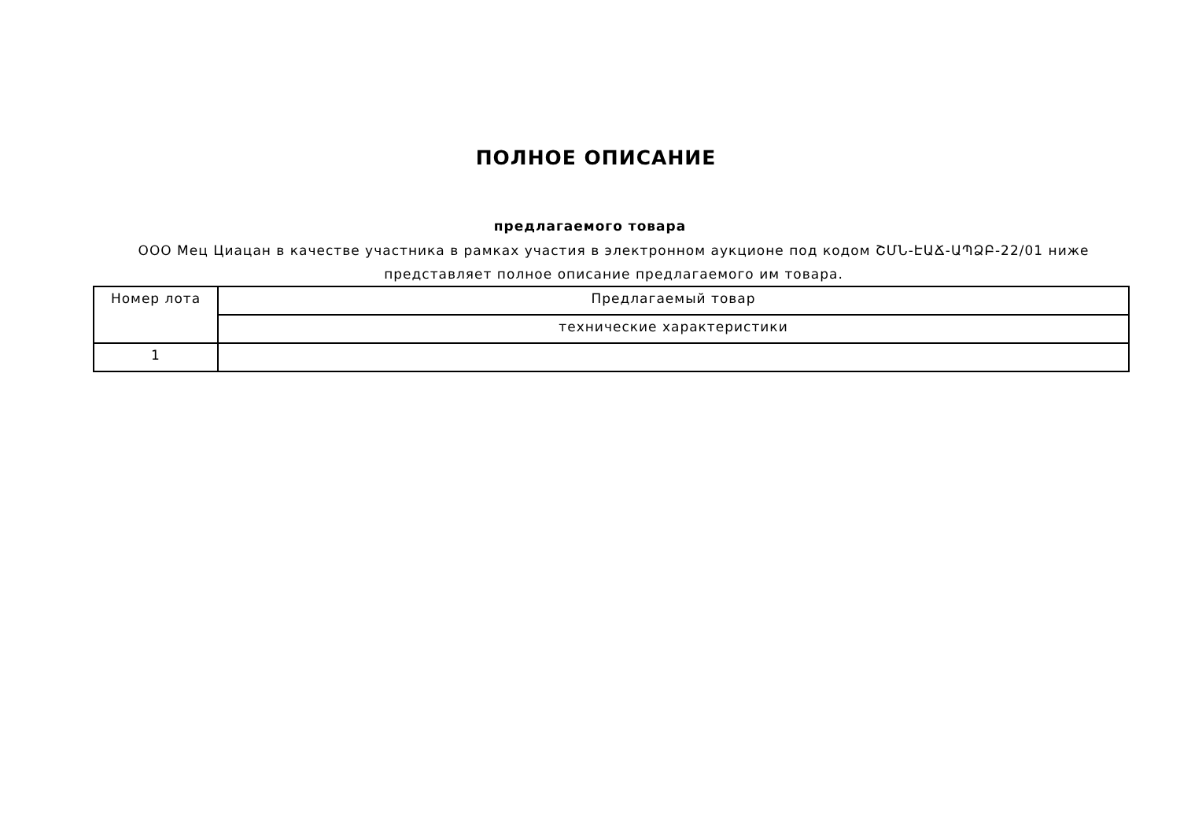ПОЛНОЕ ОПИСАНИЕ
предлагаемого товара
ООО Мец Циацан в качестве участника в рамках участия в электронном аукционе под кодом ՇՄՆ-ԷԱՃ-ԱՊՁԲ-22/01 ниже представляет полное описание предлагаемого им товара.
| Номер лота | Предлагаемый товар |
| | технические характеристики |
| 1 | |